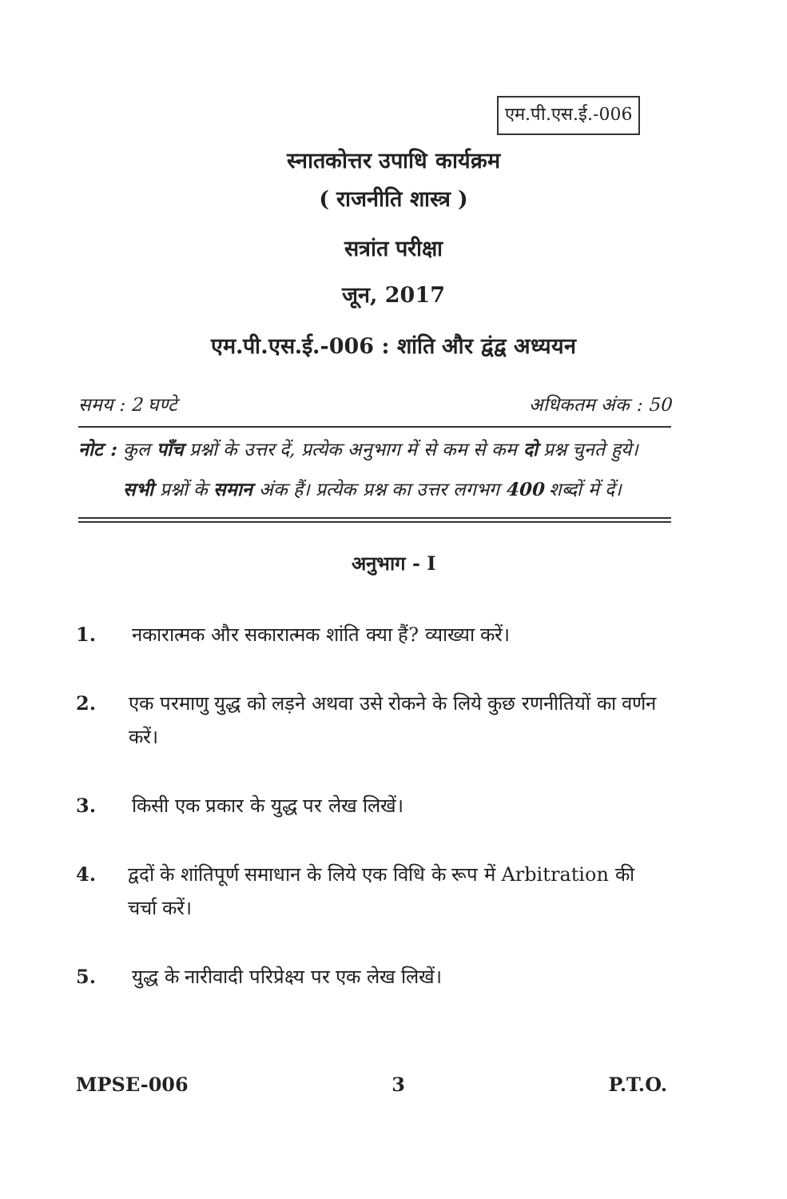एम.पी.एस.ई.-006
स्नातकोत्तर उपाधि कार्यक्रम
( राजनीति शास्त्र )
सत्रांत परीक्षा
जून, 2017
एम.पी.एस.ई.-006 : शांति और द्वंद्व अध्ययन
समय : 2 घण्टे अधिकतम अंक : 50
नोट : कुल पाँच प्रश्नों के उत्तर दें, प्रत्येक अनुभाग में से कम से कम दो प्रश्न चुनते हुये। सभी प्रश्नों के समान अंक हैं। प्रत्येक प्रश्न का उत्तर लगभग 400 शब्दों में दें।
अनुभाग - I
1. नकारात्मक और सकारात्मक शांति क्या हैं? व्याख्या करें।
2. एक परमाणु युद्ध को लड़ने अथवा उसे रोकने के लिये कुछ रणनीतियों का वर्णन करें।
3. किसी एक प्रकार के युद्ध पर लेख लिखें।
4. द्वदों के शांतिपूर्ण समाधान के लिये एक विधि के रूप में Arbitration की चर्चा करें।
5. युद्ध के नारीवादी परिप्रेक्ष्य पर एक लेख लिखें।
MPSE-006 3 P.T.O.